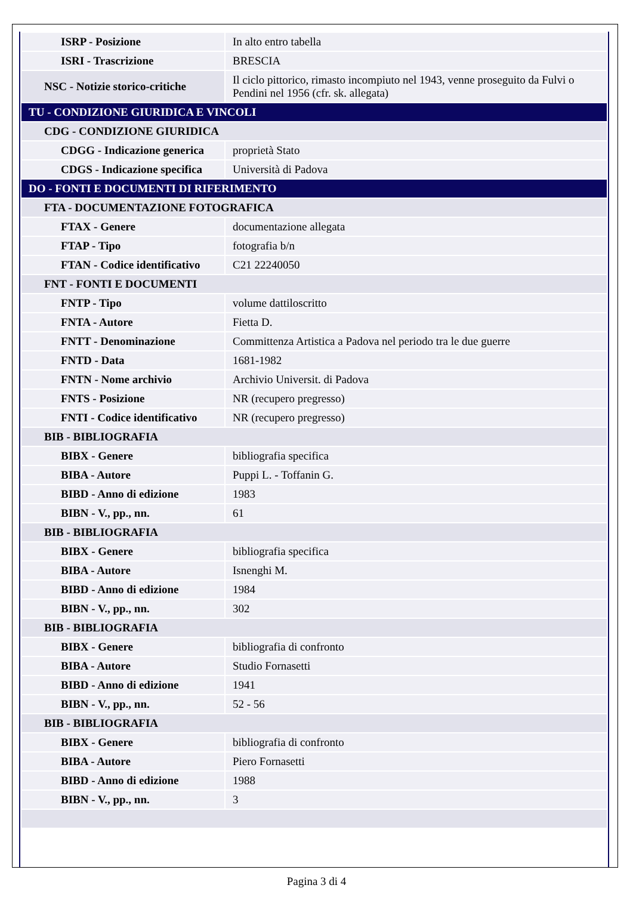| ISRP - Posizione | In alto entro tabella |
| ISRI - Trascrizione | BRESCIA |
| NSC - Notizie storico-critiche | Il ciclo pittorico, rimasto incompiuto nel 1943, venne proseguito da Fulvi o Pendini nel 1956 (cfr. sk. allegata) |
| TU - CONDIZIONE GIURIDICA E VINCOLI | |
| CDG - CONDIZIONE GIURIDICA | |
| CDGG - Indicazione generica | proprietà Stato |
| CDGS - Indicazione specifica | Università di Padova |
| DO - FONTI E DOCUMENTI DI RIFERIMENTO | |
| FTA - DOCUMENTAZIONE FOTOGRAFICA | |
| FTAX - Genere | documentazione allegata |
| FTAP - Tipo | fotografia b/n |
| FTAN - Codice identificativo | C21 22240050 |
| FNT - FONTI E DOCUMENTI | |
| FNTP - Tipo | volume dattiloscritto |
| FNTA - Autore | Fietta D. |
| FNTT - Denominazione | Committenza Artistica a Padova nel periodo tra le due guerre |
| FNTD - Data | 1681-1982 |
| FNTN - Nome archivio | Archivio Universit. di Padova |
| FNTS - Posizione | NR (recupero pregresso) |
| FNTI - Codice identificativo | NR (recupero pregresso) |
| BIB - BIBLIOGRAFIA | |
| BIBX - Genere | bibliografia specifica |
| BIBA - Autore | Puppi L. - Toffanin G. |
| BIBD - Anno di edizione | 1983 |
| BIBN - V., pp., nn. | 61 |
| BIB - BIBLIOGRAFIA | |
| BIBX - Genere | bibliografia specifica |
| BIBA - Autore | Isnenghi M. |
| BIBD - Anno di edizione | 1984 |
| BIBN - V., pp., nn. | 302 |
| BIB - BIBLIOGRAFIA | |
| BIBX - Genere | bibliografia di confronto |
| BIBA - Autore | Studio Fornasetti |
| BIBD - Anno di edizione | 1941 |
| BIBN - V., pp., nn. | 52 - 56 |
| BIB - BIBLIOGRAFIA | |
| BIBX - Genere | bibliografia di confronto |
| BIBA - Autore | Piero Fornasetti |
| BIBD - Anno di edizione | 1988 |
| BIBN - V., pp., nn. | 3 |
Pagina 3 di 4